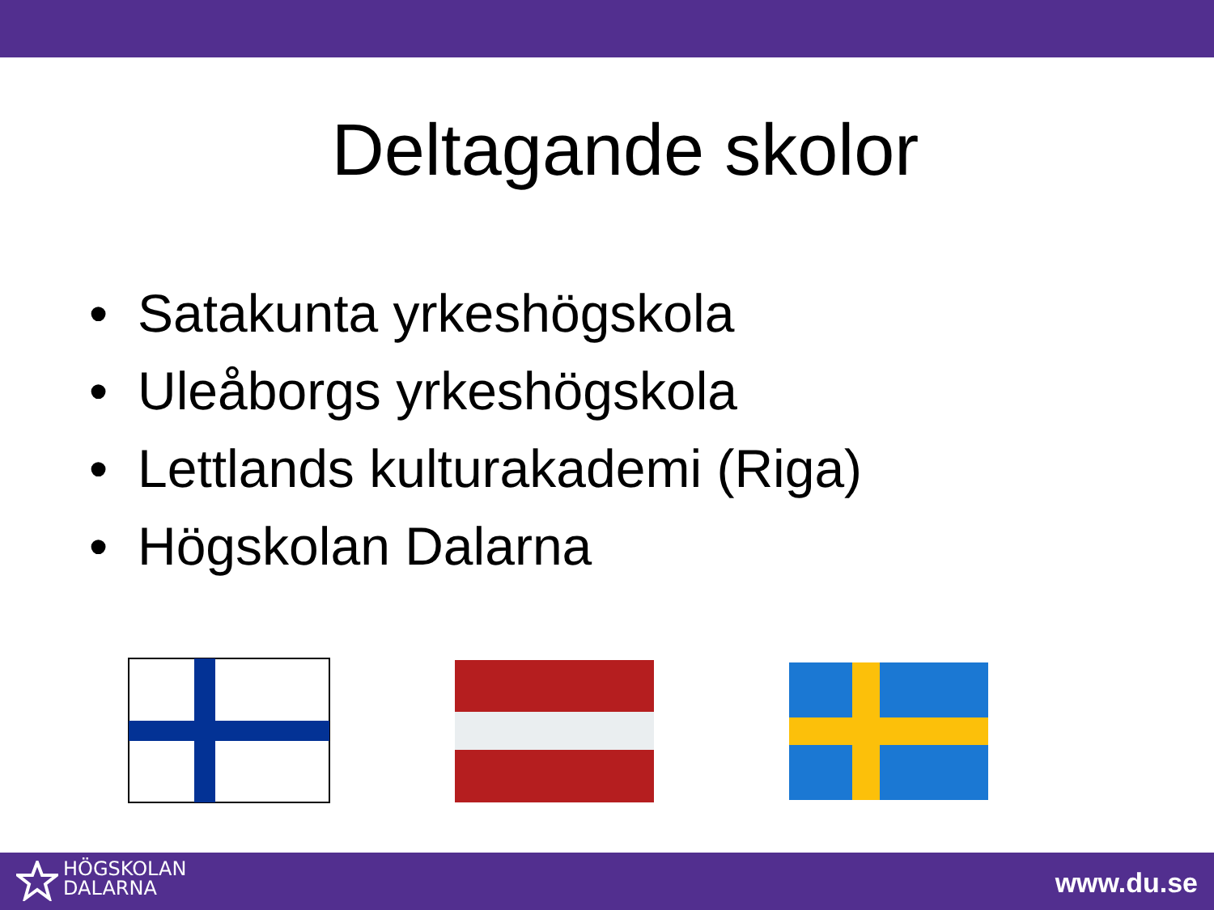Deltagande skolor
• Satakunta yrkeshögskola
• Uleåborgs yrkeshögskola
• Lettlands kulturakademi (Riga)
• Högskolan Dalarna
HÖGSKOLAN
DALARNA
www.du.se